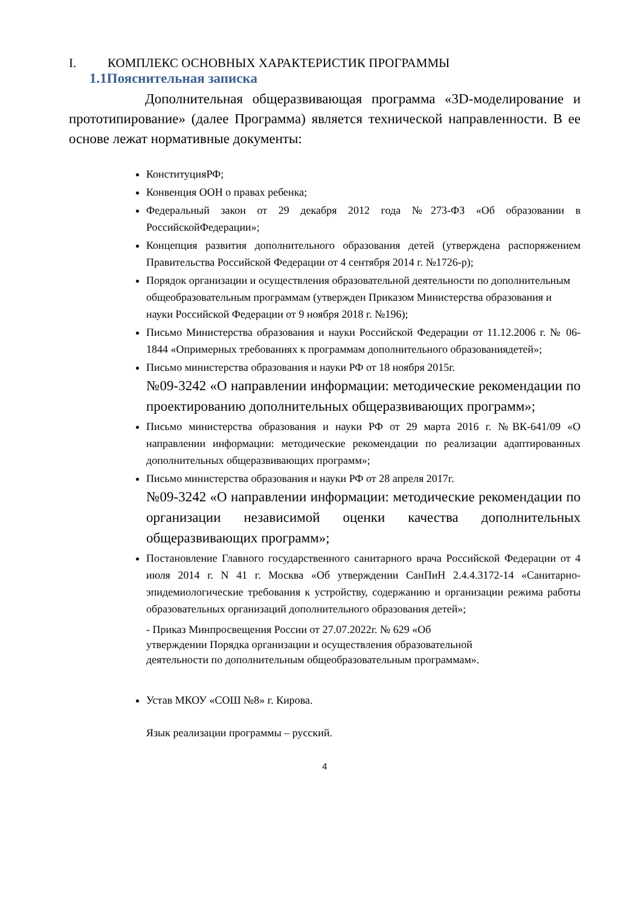I. КОМПЛЕКС ОСНОВНЫХ ХАРАКТЕРИСТИК ПРОГРАММЫ
1.1Пояснительная записка
Дополнительная общеразвивающая программа «3D-моделирование и прототипирование» (далее Программа) является технической направленности. В ее основе лежат нормативные документы:
КонституцияРФ;
Конвенция ООН о правах ребенка;
Федеральный закон от 29 декабря 2012 года №273-ФЗ «Об образовании в РоссийскойФедерации»;
Концепция развития дополнительного образования детей (утверждена распоряжением Правительства Российской Федерации от 4 сентября 2014 г. №1726-р);
Порядок организации и осуществления образовательной деятельности по дополнительным общеобразовательным программам (утвержден Приказом Министерства образования и науки Российской Федерации от 9 ноября 2018 г. №196);
Письмо Министерства образования и науки Российской Федерации от 11.12.2006 г. № 06-1844 «Опримерных требованиях к программам дополнительного образованиядетей»;
Письмо министерства образования и науки РФ от 18 ноября 2015г.
№09-3242 «О направлении информации: методические рекомендации по проектированию дополнительных общеразвивающих программ»;
Письмо министерства образования и науки РФ от 29 марта 2016 г. №ВК-641/09 «О направлении информации: методические рекомендации по реализации адаптированных дополнительных общеразвивающих программ»;
Письмо министерства образования и науки РФ от 28 апреля 2017г.
№09-3242 «О направлении информации: методические рекомендации по организации независимой оценки качества дополнительных общеразвивающих программ»;
Постановление Главного государственного санитарного врача Российской Федерации от 4 июля 2014 г. N 41 г. Москва «Об утверждении СанПиН 2.4.4.3172-14 «Санитарно-эпидемиологические требования к устройству, содержанию и организации режима работы образовательных организаций дополнительного образования детей»;
- Приказ Минпросвещения России от 27.07.2022г. № 629 «Об
утверждении Порядка организации и осуществления образовательной
деятельности по дополнительным общеобразовательным программам».
Устав МКОУ «СОШ №8» г. Кирова.
Язык реализации программы – русский.
4